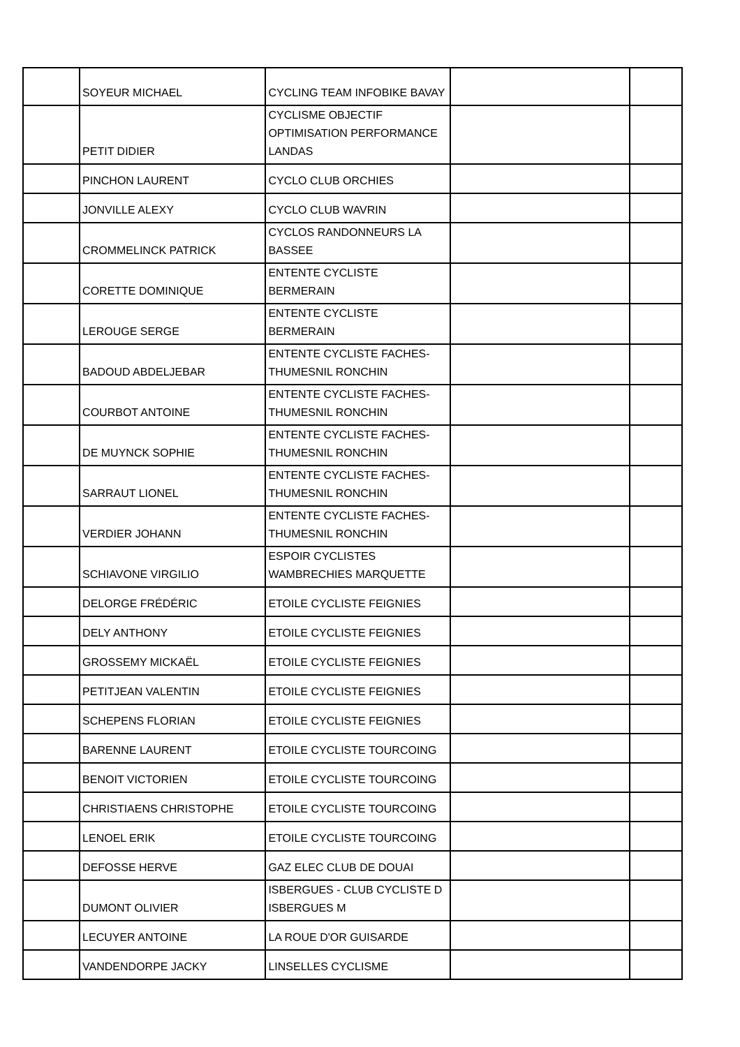| | SOYEUR MICHAEL | CYCLING TEAM INFOBIKE BAVAY | | |
| | PETIT DIDIER | CYCLISME OBJECTIF OPTIMISATION PERFORMANCE LANDAS | | |
| | PINCHON LAURENT | CYCLO CLUB ORCHIES | | |
| | JONVILLE ALEXY | CYCLO CLUB WAVRIN | | |
| | CROMMELINCK PATRICK | CYCLOS RANDONNEURS LA BASSEE | | |
| | CORETTE DOMINIQUE | ENTENTE CYCLISTE BERMERAIN | | |
| | LEROUGE SERGE | ENTENTE CYCLISTE BERMERAIN | | |
| | BADOUD ABDELJEBAR | ENTENTE CYCLISTE FACHES-THUMESNIL RONCHIN | | |
| | COURBOT ANTOINE | ENTENTE CYCLISTE FACHES-THUMESNIL RONCHIN | | |
| | DE MUYNCK SOPHIE | ENTENTE CYCLISTE FACHES-THUMESNIL RONCHIN | | |
| | SARRAUT LIONEL | ENTENTE CYCLISTE FACHES-THUMESNIL RONCHIN | | |
| | VERDIER JOHANN | ENTENTE CYCLISTE FACHES-THUMESNIL RONCHIN | | |
| | SCHIAVONE VIRGILIO | ESPOIR CYCLISTES WAMBRECHIES MARQUETTE | | |
| | DELORGE FRÉDÉRIC | ETOILE CYCLISTE FEIGNIES | | |
| | DELY ANTHONY | ETOILE CYCLISTE FEIGNIES | | |
| | GROSSEMY MICKAËL | ETOILE CYCLISTE FEIGNIES | | |
| | PETITJEAN VALENTIN | ETOILE CYCLISTE FEIGNIES | | |
| | SCHEPENS FLORIAN | ETOILE CYCLISTE FEIGNIES | | |
| | BARENNE LAURENT | ETOILE CYCLISTE TOURCOING | | |
| | BENOIT VICTORIEN | ETOILE CYCLISTE TOURCOING | | |
| | CHRISTIAENS CHRISTOPHE | ETOILE CYCLISTE TOURCOING | | |
| | LENOEL ERIK | ETOILE CYCLISTE TOURCOING | | |
| | DEFOSSE HERVE | GAZ ELEC CLUB DE DOUAI | | |
| | DUMONT OLIVIER | ISBERGUES - CLUB CYCLISTE D ISBERGUES M | | |
| | LECUYER ANTOINE | LA ROUE D'OR GUISARDE | | |
| | VANDENDORPE JACKY | LINSELLES CYCLISME | | |